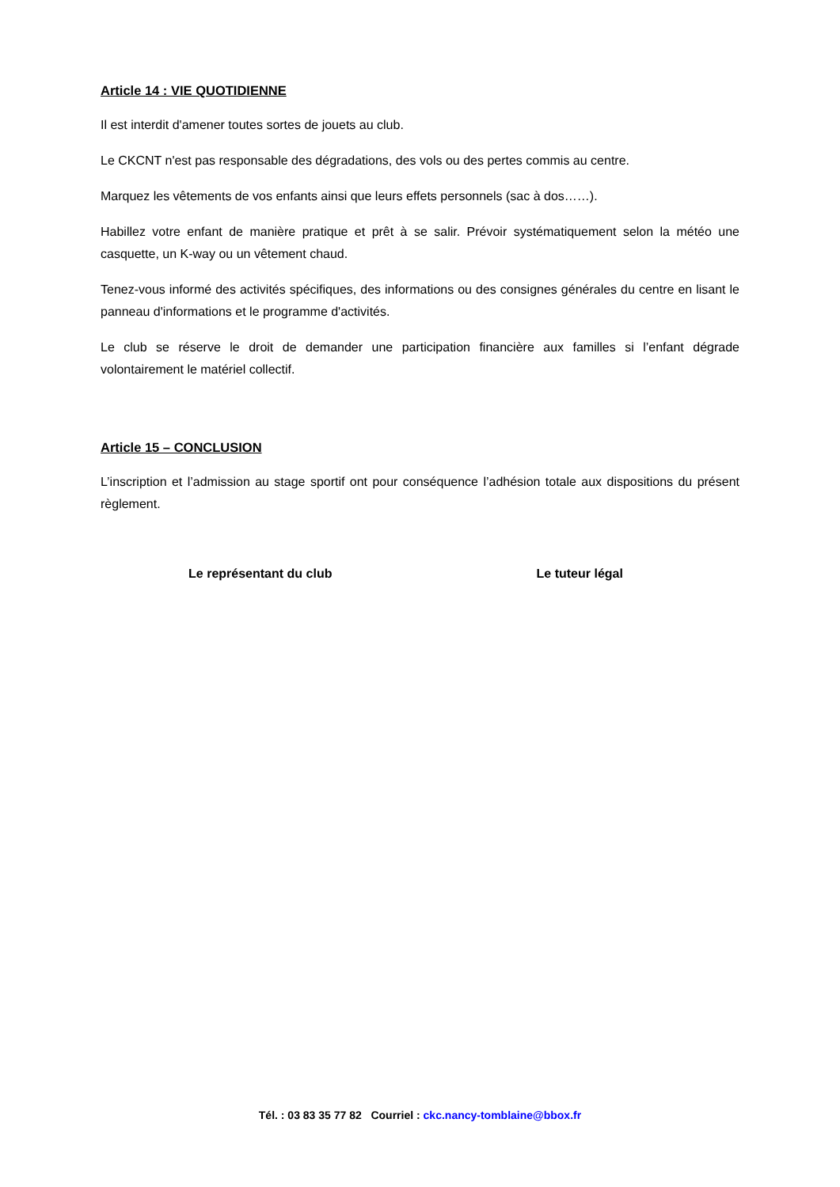Article 14 : VIE QUOTIDIENNE
Il est interdit d'amener toutes sortes de jouets au club.
Le CKCNT n'est pas responsable des dégradations, des vols ou des pertes commis au centre.
Marquez les vêtements de vos enfants ainsi que leurs effets personnels (sac à dos……).
Habillez votre enfant de manière pratique et prêt à se salir. Prévoir systématiquement selon la météo une casquette, un K-way ou un vêtement chaud.
Tenez-vous informé des activités spécifiques, des informations ou des consignes générales du centre en lisant le panneau d'informations et le programme d'activités.
Le club se réserve le droit de demander une participation financière aux familles si l’enfant dégrade volontairement le matériel collectif.
Article 15 – CONCLUSION
L’inscription et l’admission au stage sportif ont pour conséquence l’adhésion totale aux dispositions du présent règlement.
Le représentant du club Le tuteur légal
Tél. : 03 83 35 77 82 Courriel : ckc.nancy-tomblaine@bbox.fr